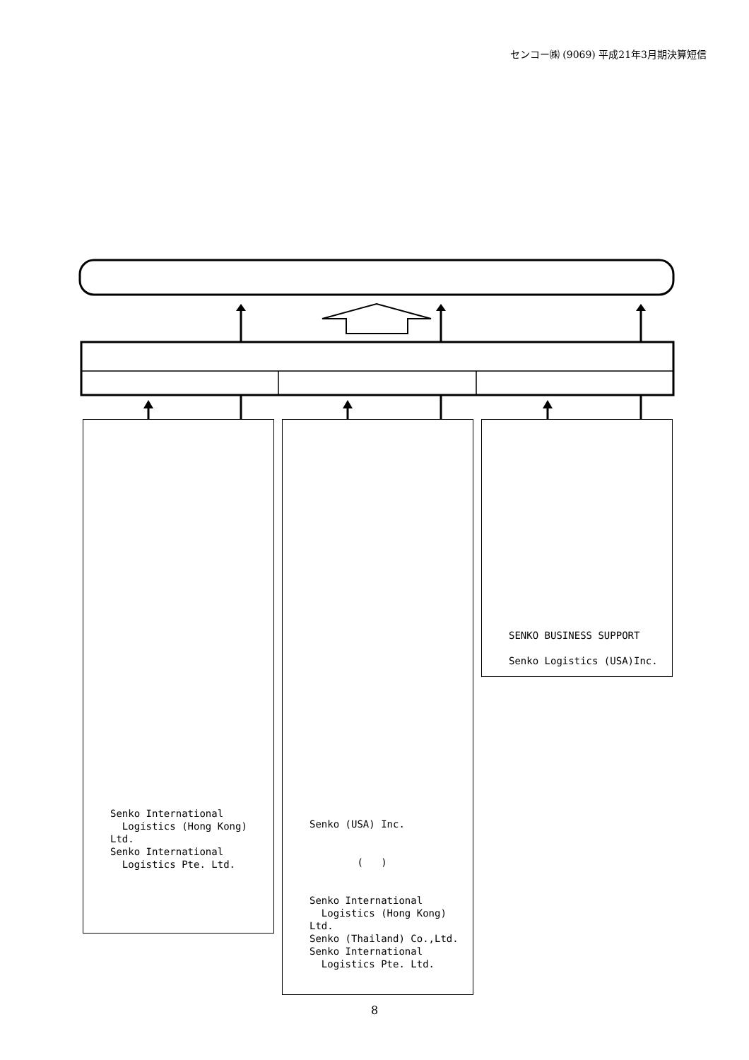センコー㈱ (9069) 平成21年3月期決算短信
Senko International
Logistics (Hong Kong) Ltd.
Senko International
Logistics Pte. Ltd.
Senko (USA) Inc.
( )
Senko International
Logistics (Hong Kong) Ltd.
Senko (Thailand) Co.,Ltd.
Senko International
Logistics Pte. Ltd.
SENKO BUSINESS SUPPORT
Senko Logistics (USA)Inc.
8